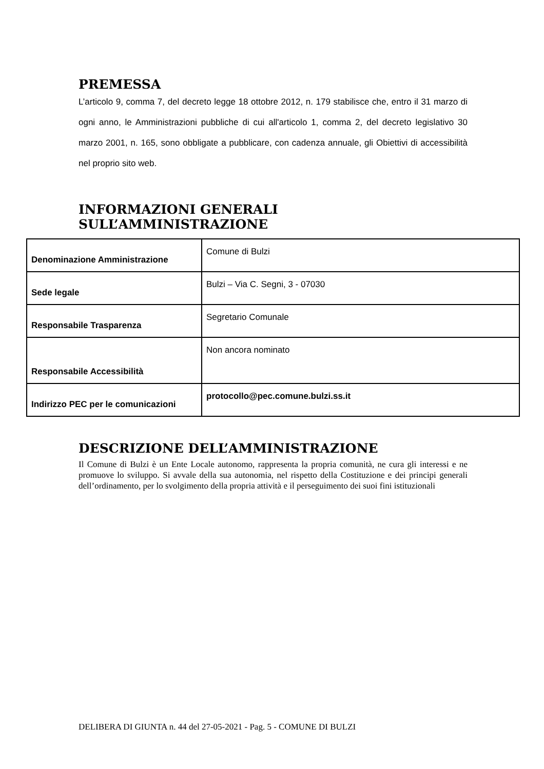PREMESSA
L’articolo 9, comma 7, del decreto legge 18 ottobre 2012, n. 179 stabilisce che, entro il 31 marzo di ogni anno, le Amministrazioni pubbliche di cui all'articolo 1, comma 2, del decreto legislativo 30 marzo 2001, n. 165, sono obbligate a pubblicare, con cadenza annuale, gli Obiettivi di accessibilità nel proprio sito web.
INFORMAZIONI GENERALI SULL’AMMINISTRAZIONE
| Denominazione Amministrazione | Comune di Bulzi |
| Sede legale | Bulzi – Via C. Segni, 3 - 07030 |
| Responsabile Trasparenza | Segretario Comunale |
| Responsabile Accessibilità | Non ancora nominato |
| Indirizzo PEC per le comunicazioni | protocollo@pec.comune.bulzi.ss.it |
DESCRIZIONE DELL’AMMINISTRAZIONE
Il Comune di Bulzi è un Ente Locale autonomo, rappresenta la propria comunità, ne cura gli interessi e ne promuove lo sviluppo. Si avvale della sua autonomia, nel rispetto della Costituzione e dei principi generali dell’ordinamento, per lo svolgimento della propria attività e il perseguimento dei suoi fini istituzionali
DELIBERA DI GIUNTA n. 44 del 27-05-2021 - Pag. 5 - COMUNE DI BULZI